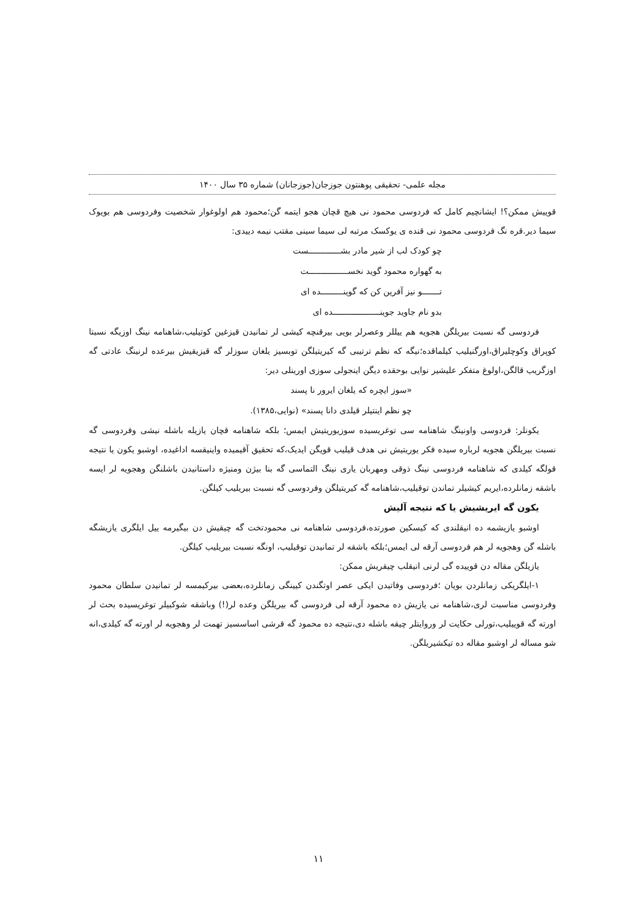مجله علمی- تحقیقی پوهنتون جوزجان(جوزجانان) شماره ۳۵ سال ۱۴۰۰
قوییش ممکن؟! ایشانچیم کامل که فردوسی محمود نی هیچ قچان هجو ایتمه گن؛محمود هم اولوغوار شخصیت وفردوسی هم بویوک سیما دیر.قره نگ فردوسی محمود نی قنده ی یوکسک مرتبه لی سیما سینی مقتب نیمه دییدی:
چو کودک لب از شیر مادر بشـــــــــــــست
به گهواره محمود گوید نخســــــــــــــــت
تـــــــو نیز آفرین کن که گوینـــــــــده ای
بدو نام جاوید جوینـــــــــــــــــــده ای
فردوسی گه نسبت بیریلگن هجویه هم ییللر وعصرلر بویی بیرقنچه کیشی لر تمانیدن قیزغین کوتیلیب،شاهنامه نینگ اوزیگه نسبتا کوپراق وکوچلیراق،اورگنیلیب کیلماقده؛نیگه که نظم ترتیبی گه کیریتیلگن توبسیز یلغان سوزلر گه قیزیقیش بیرعده لرنینگ عادتی گه اوزگریب قالگن،اولوغ متفکر علیشیر نوایی بوحقده دیگن اینجولی سوزی اورینلی دیر:
«سوز ایچره که یلغان ایرور نا پسند
چو نظم اینتیلر قیلدی دانا پسند» (نوایی،۱۳۸۵).
یکونلر: فردوسی واونینگ شاهنامه سی توغریسیده سوزیوریتیش ایمس؛ بلکه شاهنامه قچان یازیله باشله نیشی وفردوسی گه نسبت بیریلگن هجویه لرباره سیده فکر یوریتیش نی هدف قیلیب قویگن ایدیک،که تحقیق آقیمیده واینیقسه اداغیده، اوشبو یکون یا نتیجه قولگه کیلدی که شاهنامه فردوسی نینگ ذوقی ومهربان یاری نینگ التماسی گه بنا بیژن ومنیژه داستانیدن باشلنگن وهجویه لر ایسه باشقه زمانلرده،ایریم کیشیلر تماندن توقیلیب،شاهنامه گه کیریتیلگن وفردوسی گه نسبت بیریلیب کیلگن.
یکون گه ایریشیش یا که نتیجه آلیش
اوشبو یازیشمه ده انیقلندی که کیسکین صورتده،فردوسی شاهنامه نی محمودتخت گه چیقیش دن بیگیرمه ییل ایلگری یازیشگه باشله گن وهجویه لر هم فردوسی آرقه لی ایمس؛بلکه باشقه لر تمانیدن توقیلیب، اونگه نسبت بیریلیب کیلگن.
یازیلگن مقاله دن قوییده گی لرنی انیقلب چیقریش ممکن:
۱-ایلگریکی زمانلردن بویان ؛فردوسی وفاتیدن ایکی عصر اوتگندن کیینگی زمانلرده،بعضی بیرکیمسه لر تمانیدن سلطان محمود وفردوسی مناسبت لری،شاهنامه نی یازیش ده محمود آرقه لی فردوسی گه بیریلگن وعده لر(!) وباشقه شوکبیلر توغریسیده بحث لر اورته گه قوییلیب،تورلی حکایت لر وروایتلر چیقه باشله دی،نتیجه ده محمود گه قرشی اساسسیز تهمت لر وهجویه لر اورته گه کیلدی،انه شو مساله لر اوشبو مقاله ده تیکشیریلگن.
۱۱